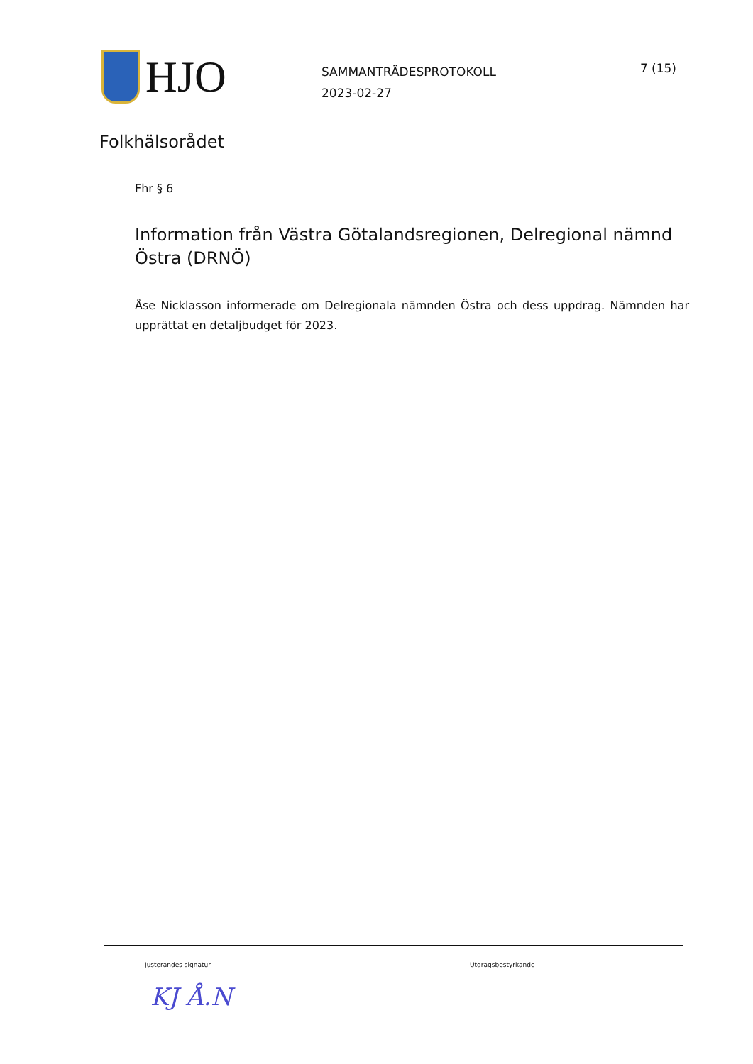HJO
SAMMANTRÄDESPROTOKOLL
2023-02-27
7 (15)
Folkhälsorådet
Fhr § 6
Information från Västra Götalandsregionen, Delregional nämnd Östra (DRNÖ)
Åse Nicklasson informerade om Delregionala nämnden Östra och dess uppdrag. Nämnden har upprättat en detaljbudget för 2023.
Justerandes signatur Utdragsbestyrkande
KJ Å.N